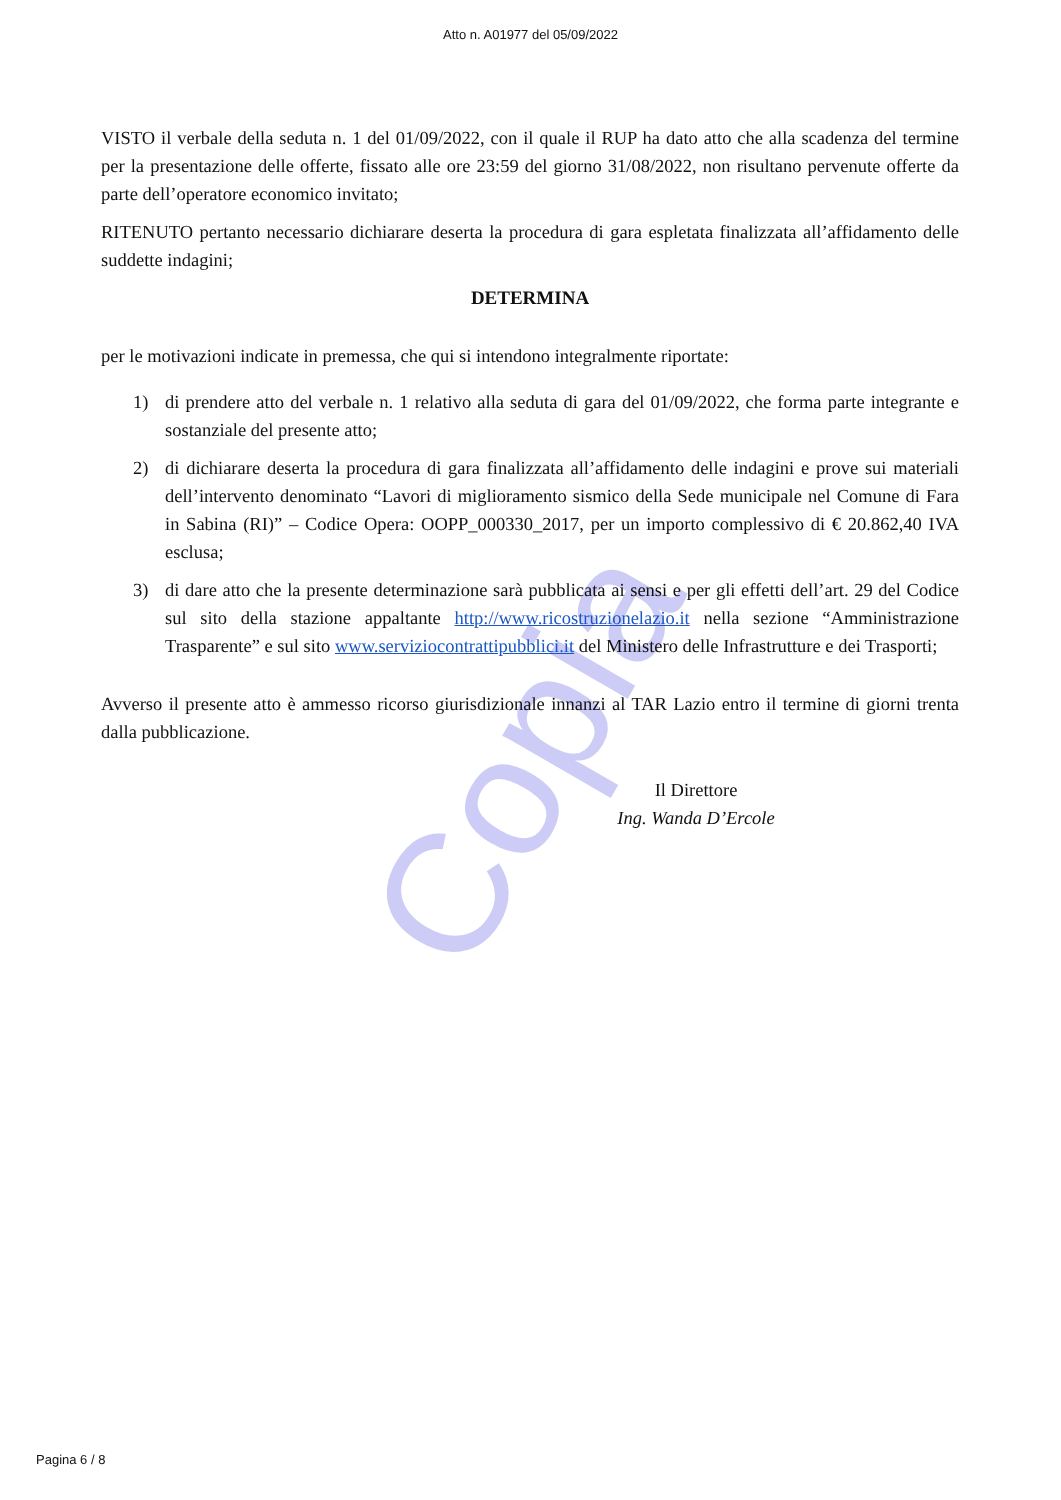Atto n. A01977 del 05/09/2022
Copia
VISTO il verbale della seduta n. 1 del 01/09/2022, con il quale il RUP ha dato atto che alla scadenza del termine per la presentazione delle offerte, fissato alle ore 23:59 del giorno 31/08/2022, non risultano pervenute offerte da parte dell’operatore economico invitato;
RITENUTO pertanto necessario dichiarare deserta la procedura di gara espletata finalizzata all’affidamento delle suddette indagini;
DETERMINA
per le motivazioni indicate in premessa, che qui si intendono integralmente riportate:
1) di prendere atto del verbale n. 1 relativo alla seduta di gara del 01/09/2022, che forma parte integrante e sostanziale del presente atto;
2) di dichiarare deserta la procedura di gara finalizzata all’affidamento delle indagini e prove sui materiali dell’intervento denominato “Lavori di miglioramento sismico della Sede municipale nel Comune di Fara in Sabina (RI)” – Codice Opera: OOPP_000330_2017, per un importo complessivo di € 20.862,40 IVA esclusa;
3) di dare atto che la presente determinazione sarà pubblicata ai sensi e per gli effetti dell’art. 29 del Codice sul sito della stazione appaltante http://www.ricostruzionelazio.it nella sezione “Amministrazione Trasparente” e sul sito www.serviziocontrattipubblici.it del Ministero delle Infrastrutture e dei Trasporti;
Avverso il presente atto è ammesso ricorso giurisdizionale innanzi al TAR Lazio entro il termine di giorni trenta dalla pubblicazione.
Il Direttore
Ing. Wanda D’Ercole
Pagina 6 / 8